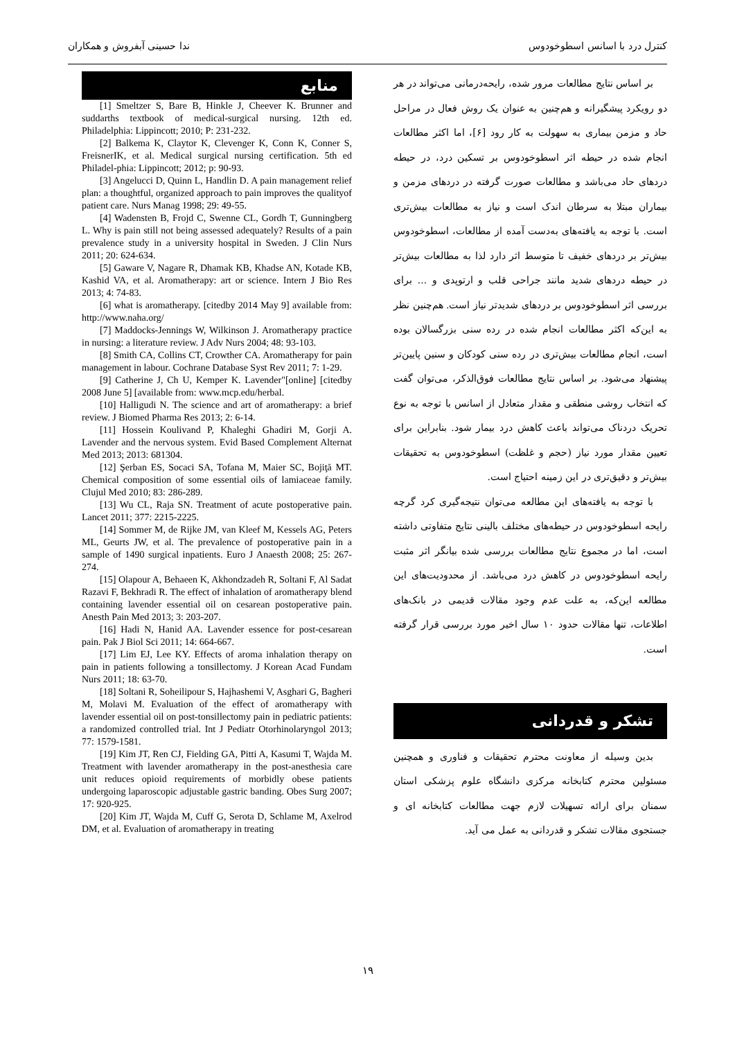کنترل درد با اسانس اسطوخودوس ندا حسینی آبفروش و همکاران
بر اساس نتایج مطالعات مرور شده، رایحه‌درمانی می‌تواند در هر دو رویکرد پیشگیرانه و هم‌چنین به عنوان یک روش فعال در مراحل حاد و مزمن بیماری به سهولت به کار رود [۶]، اما اکثر مطالعات انجام شده در حیطه اثر اسطوخودوس بر تسکین درد، در حیطه دردهای حاد می‌باشد و مطالعات صورت گرفته در دردهای مزمن و بیماران مبتلا به سرطان اندک است و نیاز به مطالعات بیش‌تری است. با توجه به یافته‌های به‌دست آمده از مطالعات، اسطوخودوس بیش‌تر بر دردهای خفیف تا متوسط اثر دارد لذا به مطالعات بیش‌تر در حیطه دردهای شدید مانند جراحی قلب و ارتوپدی و ... برای بررسی اثر اسطوخودوس بر دردهای شدیدتر نیاز است. هم‌چنین نظر به این‌که اکثر مطالعات انجام شده در رده سنی بزرگسالان بوده است، انجام مطالعات بیش‌تری در رده سنی کودکان و سنین پایین‌تر پیشنهاد می‌شود. بر اساس نتایج مطالعات فوق‌الذکر، می‌توان گفت که انتخاب روشی منطقی و مقدار متعادل از اسانس با توجه به نوع تحریک دردناک می‌تواند باعث کاهش درد بیمار شود. بنابراین برای تعیین مقدار مورد نیاز (حجم و غلظت) اسطوخودوس به تحقیقات بیش‌تر و دقیق‌تری در این زمینه احتیاج است.
با توجه به یافته‌های این مطالعه می‌توان نتیجه‌گیری کرد گرچه رایحه اسطوخودوس در حیطه‌های مختلف بالینی نتایج متفاوتی داشته است، اما در مجموع نتایج مطالعات بررسی شده بیانگر اثر مثبت رایحه اسطوخودوس در کاهش درد می‌باشد. از محدودیت‌های این مطالعه این‌که، به علت عدم وجود مقالات قدیمی در بانک‌های اطلاعات، تنها مقالات حدود ۱۰ سال اخیر مورد بررسی قرار گرفته است.
تشکر و قدردانی
بدین وسیله از معاونت محترم تحقیقات و فناوری و همچنین مسئولین محترم کتابخانه مرکزی دانشگاه علوم پزشکی استان سمنان برای ارائه تسهیلات لازم جهت مطالعات کتابخانه ای و جستجوی مقالات تشکر و قدردانی به عمل می آید.
منابع
[1] Smeltzer S, Bare B, Hinkle J, Cheever K. Brunner and suddarths textbook of medical-surgical nursing. 12th ed. Philadelphia: Lippincott; 2010; P: 231-232.
[2] Balkema K, Claytor K, Clevenger K, Conn K, Conner S, FreisnerIK, et al. Medical surgical nursing certification. 5th ed Philadel-phia: Lippincott; 2012; p: 90-93.
[3] Angelucci D, Quinn L, Handlin D. A pain management relief plan: a thoughtful, organized approach to pain improves the qualityof patient care. Nurs Manag 1998; 29: 49-55.
[4] Wadensten B, Frojd C, Swenne CL, Gordh T, Gunningberg L. Why is pain still not being assessed adequately? Results of a pain prevalence study in a university hospital in Sweden. J Clin Nurs 2011; 20: 624-634.
[5] Gaware V, Nagare R, Dhamak KB, Khadse AN, Kotade KB, Kashid VA, et al. Aromatherapy: art or science. Intern J Bio Res 2013; 4: 74-83.
[6] what is aromatherapy. [citedby 2014 May 9] available from: http://www.naha.org/
[7] Maddocks-Jennings W, Wilkinson J. Aromatherapy practice in nursing: a literature review. J Adv Nurs 2004; 48: 93-103.
[8] Smith CA, Collins CT, Crowther CA. Aromatherapy for pain management in labour. Cochrane Database Syst Rev 2011; 7: 1-29.
[9] Catherine J, Ch U, Kemper K. Lavender"[online] [citedby 2008 June 5] [available from: www.mcp.edu/herbal.
[10] Halligudi N. The science and art of aromatherapy: a brief review. J Biomed Pharma Res 2013; 2: 6-14.
[11] Hossein Koulivand P, Khaleghi Ghadiri M, Gorji A. Lavender and the nervous system. Evid Based Complement Alternat Med 2013; 2013: 681304.
[12] Şerban ES, Socaci SA, Tofana M, Maier SC, Bojiţă MT. Chemical composition of some essential oils of lamiaceae family. Clujul Med 2010; 83: 286-289.
[13] Wu CL, Raja SN. Treatment of acute postoperative pain. Lancet 2011; 377: 2215-2225.
[14] Sommer M, de Rijke JM, van Kleef M, Kessels AG, Peters ML, Geurts JW, et al. The prevalence of postoperative pain in a sample of 1490 surgical inpatients. Euro J Anaesth 2008; 25: 267-274.
[15] Olapour A, Behaeen K, Akhondzadeh R, Soltani F, Al Sadat Razavi F, Bekhradi R. The effect of inhalation of aromatherapy blend containing lavender essential oil on cesarean postoperative pain. Anesth Pain Med 2013; 3: 203-207.
[16] Hadi N, Hanid AA. Lavender essence for post-cesarean pain. Pak J Biol Sci 2011; 14: 664-667.
[17] Lim EJ, Lee KY. Effects of aroma inhalation therapy on pain in patients following a tonsillectomy. J Korean Acad Fundam Nurs 2011; 18: 63-70.
[18] Soltani R, Soheilipour S, Hajhashemi V, Asghari G, Bagheri M, Molavi M. Evaluation of the effect of aromatherapy with lavender essential oil on post-tonsillectomy pain in pediatric patients: a randomized controlled trial. Int J Pediatr Otorhinolaryngol 2013; 77: 1579-1581.
[19] Kim JT, Ren CJ, Fielding GA, Pitti A, Kasumi T, Wajda M. Treatment with lavender aromatherapy in the post-anesthesia care unit reduces opioid requirements of morbidly obese patients undergoing laparoscopic adjustable gastric banding. Obes Surg 2007; 17: 920-925.
[20] Kim JT, Wajda M, Cuff G, Serota D, Schlame M, Axelrod DM, et al. Evaluation of aromatherapy in treating
۱۹